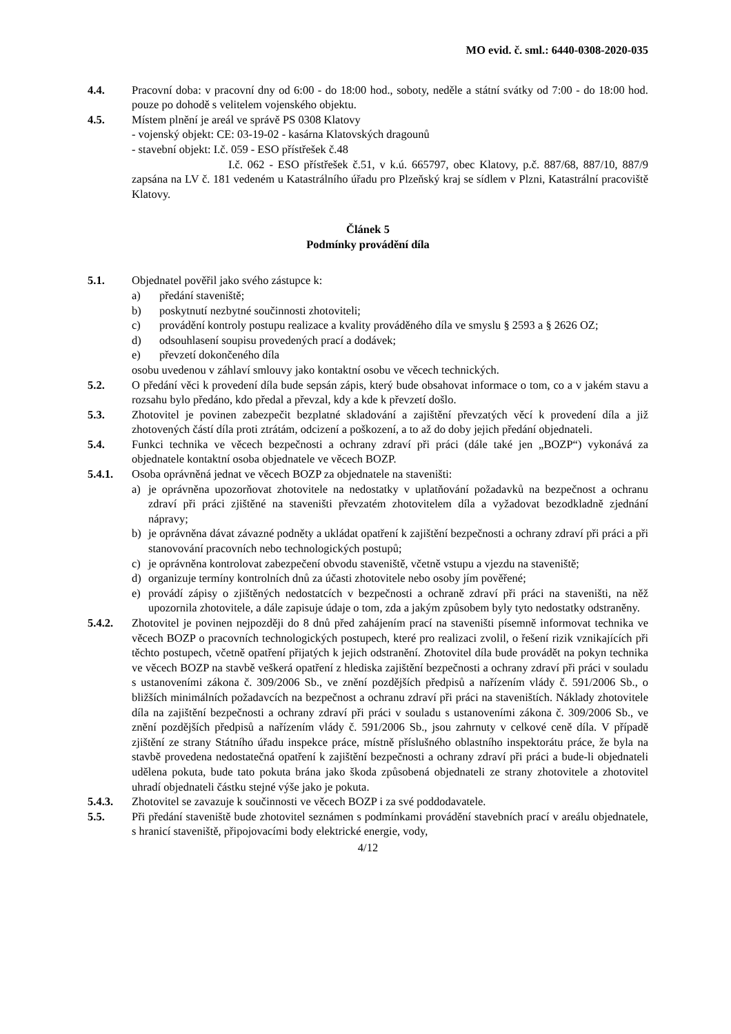MO evid. č. sml.: 6440-0308-2020-035
4.4. Pracovní doba: v pracovní dny od 6:00 - do 18:00 hod., soboty, neděle a státní svátky od 7:00 - do 18:00 hod. pouze po dohodě s velitelem vojenského objektu.
4.5. Místem plnění je areál ve správě PS 0308 Klatovy
- vojenský objekt: CE: 03-19-02 - kasárna Klatovských dragounů
- stavební objekt: I.č. 059 - ESO přístřešek č.48
I.č. 062 - ESO přístřešek č.51, v k.ú. 665797, obec Klatovy, p.č. 887/68, 887/10, 887/9 zapsána na LV č. 181 vedeném u Katastrálního úřadu pro Plzeňský kraj se sídlem v Plzni, Katastrální pracoviště Klatovy.
Článek 5
Podmínky provádění díla
5.1. Objednatel pověřil jako svého zástupce k:
a) předání staveniště;
b) poskytnutí nezbytné součinnosti zhotoviteli;
c) provádění kontroly postupu realizace a kvality prováděného díla ve smyslu § 2593 a § 2626 OZ;
d) odsouhlasení soupisu provedených prací a dodávek;
e) převzetí dokončeného díla
osobu uvedenou v záhlaví smlouvy jako kontaktní osobu ve věcech technických.
5.2. O předání věci k provedení díla bude sepsán zápis, který bude obsahovat informace o tom, co a v jakém stavu a rozsahu bylo předáno, kdo předal a převzal, kdy a kde k převzetí došlo.
5.3. Zhotovitel je povinen zabezpečit bezplatné skladování a zajištění převzatých věcí k provedení díla a již zhotovených částí díla proti ztrátám, odcizení a poškození, a to až do doby jejich předání objednateli.
5.4. Funkci technika ve věcech bezpečnosti a ochrany zdraví při práci (dále také jen „BOZP“) vykonává za objednatele kontaktní osoba objednatele ve věcech BOZP.
5.4.1. Osoba oprávněná jednat ve věcech BOZP za objednatele na staveništi:
a) je oprávněna upozorňovat zhotovitele na nedostatky v uplatňování požadavků na bezpečnost a ochranu zdraví při práci zjištěné na staveništi převzatém zhotovitelem díla a vyžadovat bezodkladně zjednání nápravy;
b) je oprávněna dávat závazné podněty a ukládat opatření k zajištění bezpečnosti a ochrany zdraví při práci a při stanovování pracovních nebo technologických postupů;
c) je oprávněna kontrolovat zabezpečení obvodu staveniště, včetně vstupu a vjezdu na staveniště;
d) organizuje termíny kontrolních dnů za účasti zhotovitele nebo osoby jím pověřené;
e) provádí zápisy o zjištěných nedostatcích v bezpečnosti a ochraně zdraví při práci na staveništi, na něž upozornila zhotovitele, a dále zapisuje údaje o tom, zda a jakým způsobem byly tyto nedostatky odstraněny.
5.4.2. Zhotovitel je povinen nejpozději do 8 dnů před zahájením prací na staveništi písemně informovat technika ve věcech BOZP o pracovních technologických postupech, které pro realizaci zvolil, o řešení rizik vznikajících při těchto postupech, včetně opatření přijatých k jejich odstranění. Zhotovitel díla bude provádět na pokyn technika ve věcech BOZP na stavbě veškerá opatření z hlediska zajištění bezpečnosti a ochrany zdraví při práci v souladu s ustanoveními zákona č. 309/2006 Sb., ve znění pozdějších předpisů a nařízením vlády č. 591/2006 Sb., o bližších minimálních požadavcích na bezpečnost a ochranu zdraví při práci na staveništích. Náklady zhotovitele díla na zajištění bezpečnosti a ochrany zdraví při práci v souladu s ustanoveními zákona č. 309/2006 Sb., ve znění pozdějších předpisů a nařízením vlády č. 591/2006 Sb., jsou zahrnuty v celkové ceně díla. V případě zjištění ze strany Státního úřadu inspekce práce, místně příslušného oblastního inspektorátu práce, že byla na stavbě provedena nedostatečná opatření k zajištění bezpečnosti a ochrany zdraví při práci a bude-li objednateli udělena pokuta, bude tato pokuta brána jako škoda způsobená objednateli ze strany zhotovitele a zhotovitel uhradí objednateli částku stejné výše jako je pokuta.
5.4.3. Zhotovitel se zavazuje k součinnosti ve věcech BOZP i za své poddodavatele.
5.5. Při předání staveniště bude zhotovitel seznámen s podmínkami provádění stavebních prací v areálu objednatele, s hranicí staveniště, připojovacími body elektrické energie, vody,
4/12